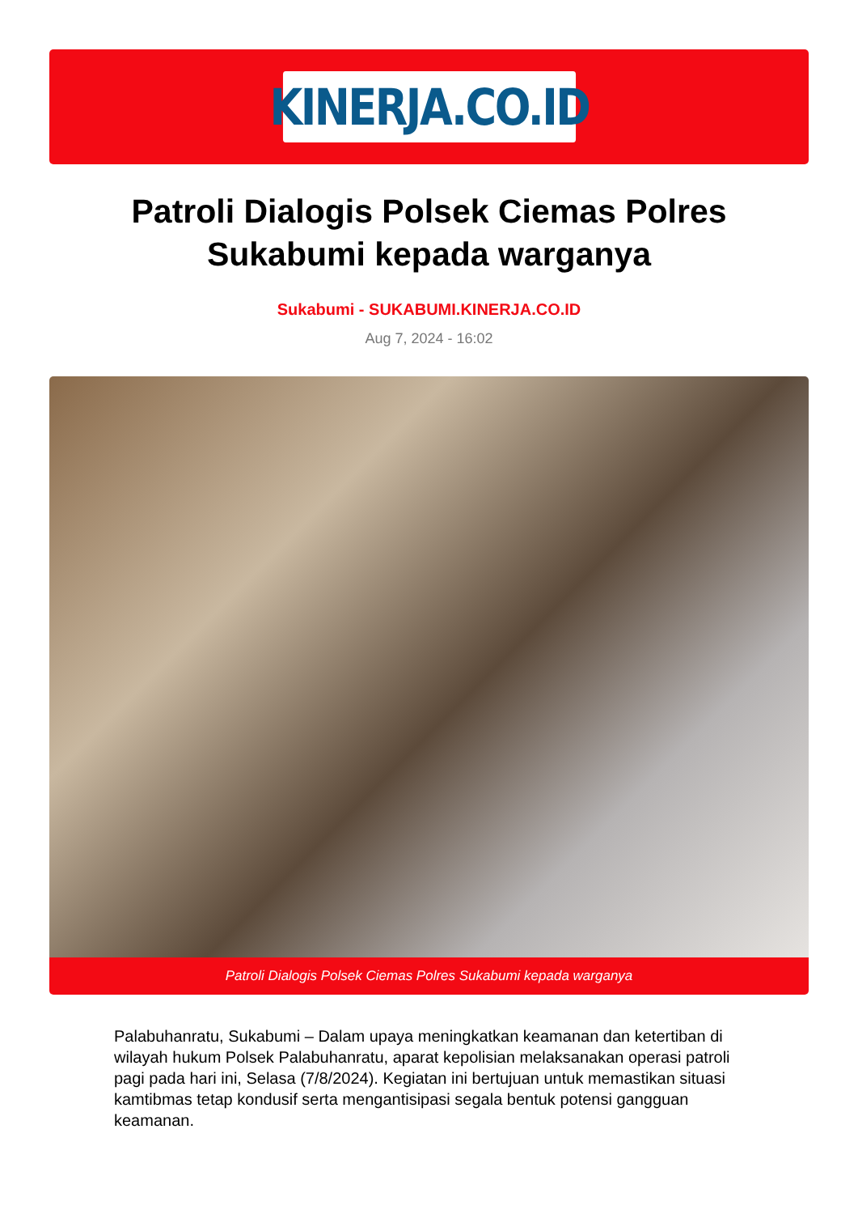KINERJA.CO.ID
Patroli Dialogis Polsek Ciemas Polres Sukabumi kepada warganya
Sukabumi - SUKABUMI.KINERJA.CO.ID
Aug 7, 2024 - 16:02
Patroli Dialogis Polsek Ciemas Polres Sukabumi kepada warganya
Palabuhanratu, Sukabumi – Dalam upaya meningkatkan keamanan dan ketertiban di wilayah hukum Polsek Palabuhanratu, aparat kepolisian melaksanakan operasi patroli pagi pada hari ini, Selasa (7/8/2024). Kegiatan ini bertujuan untuk memastikan situasi kamtibmas tetap kondusif serta mengantisipasi segala bentuk potensi gangguan keamanan.